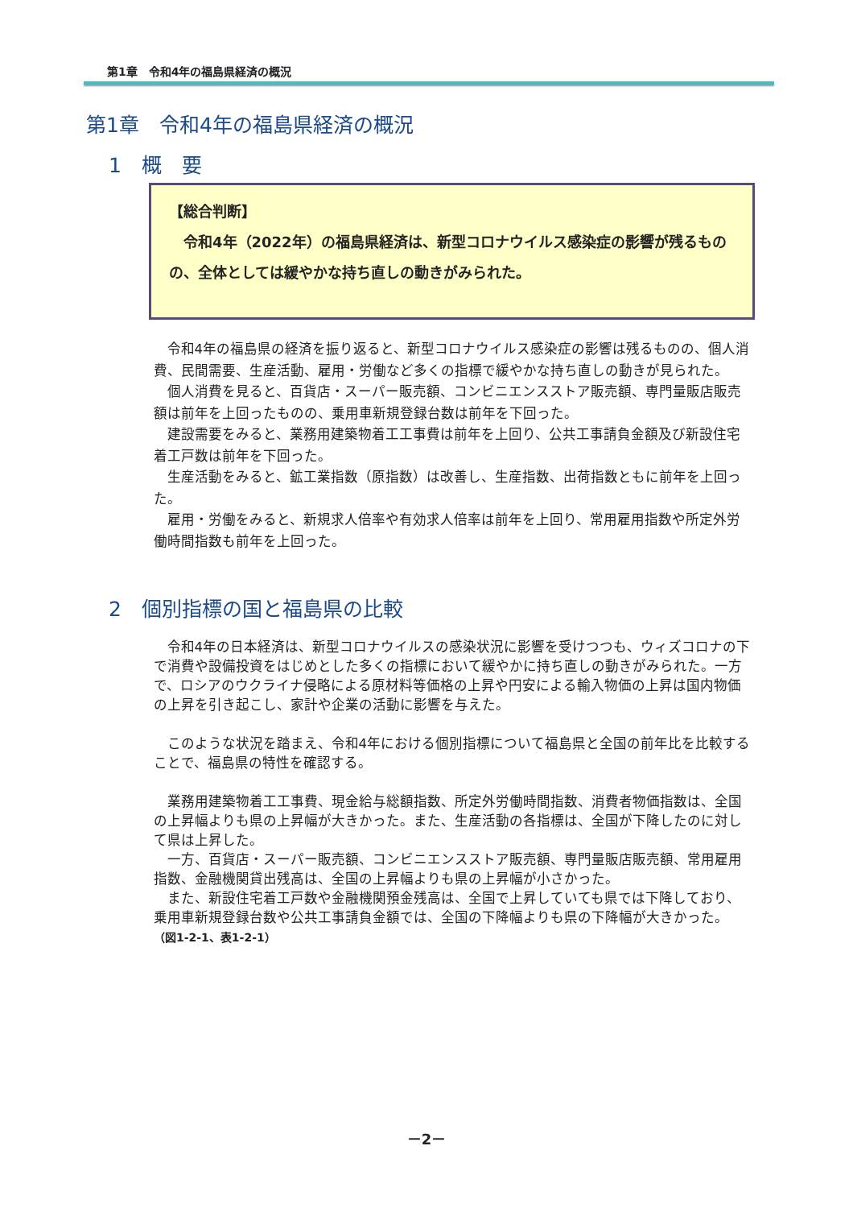第1章　令和4年の福島県経済の概況
第1章　令和4年の福島県経済の概況
1　概　要
【総合判断】
　令和4年（2022年）の福島県経済は、新型コロナウイルス感染症の影響が残るものの、全体としては緩やかな持ち直しの動きがみられた。
令和4年の福島県の経済を振り返ると、新型コロナウイルス感染症の影響は残るものの、個人消費、民間需要、生産活動、雇用・労働など多くの指標で緩やかな持ち直しの動きが見られた。
個人消費を見ると、百貨店・スーパー販売額、コンビニエンスストア販売額、専門量販店販売額は前年を上回ったものの、乗用車新規登録台数は前年を下回った。
建設需要をみると、業務用建築物着工工事費は前年を上回り、公共工事請負金額及び新設住宅着工戸数は前年を下回った。
生産活動をみると、鉱工業指数（原指数）は改善し、生産指数、出荷指数ともに前年を上回った。
雇用・労働をみると、新規求人倍率や有効求人倍率は前年を上回り、常用雇用指数や所定外労働時間指数も前年を上回った。
2　個別指標の国と福島県の比較
令和4年の日本経済は、新型コロナウイルスの感染状況に影響を受けつつも、ウィズコロナの下で消費や設備投資をはじめとした多くの指標において緩やかに持ち直しの動きがみられた。一方で、ロシアのウクライナ侵略による原材料等価格の上昇や円安による輸入物価の上昇は国内物価の上昇を引き起こし、家計や企業の活動に影響を与えた。
このような状況を踏まえ、令和4年における個別指標について福島県と全国の前年比を比較することで、福島県の特性を確認する。
業務用建築物着工工事費、現金給与総額指数、所定外労働時間指数、消費者物価指数は、全国の上昇幅よりも県の上昇幅が大きかった。また、生産活動の各指標は、全国が下降したのに対して県は上昇した。
一方、百貨店・スーパー販売額、コンビニエンスストア販売額、専門量販店販売額、常用雇用指数、金融機関貸出残高は、全国の上昇幅よりも県の上昇幅が小さかった。
また、新設住宅着工戸数や金融機関預金残高は、全国で上昇していても県では下降しており、乗用車新規登録台数や公共工事請負金額では、全国の下降幅よりも県の下降幅が大きかった。
（図1-2-1、表1-2-1）
－2－